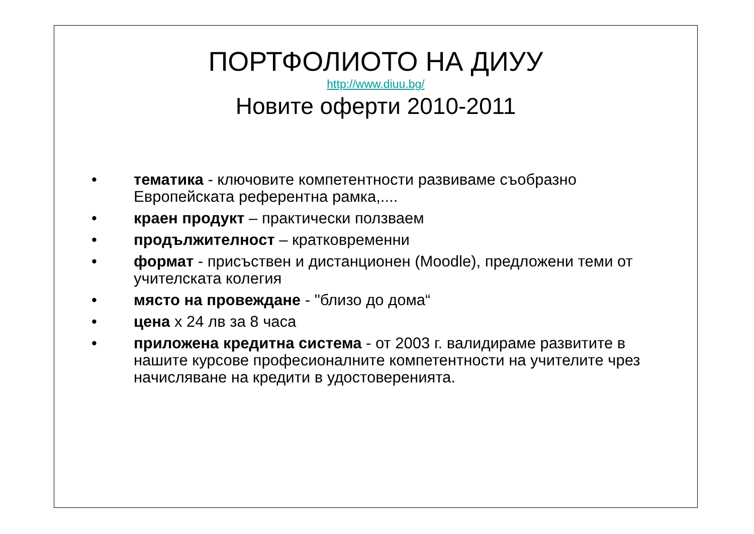ПОРТФОЛИОТО НА ДИУУ
http://www.diuu.bg/
Новите оферти 2010-2011
• тематика - ключовите компетентности развиваме съобразно Европейската референтна рамка,....
• краен продукт – практически ползваем
• продължителност – кратковременни
• формат - присъствен и дистанционен (Moodle), предложени теми от учителската колегия
• място на провеждане - "близо до дома“
• цена х 24 лв за 8 часа
• приложена кредитна система - от 2003 г. валидираме развитите в нашите курсове професионалните компетентности на учителите чрез начисляване на кредити в удостоверенията.